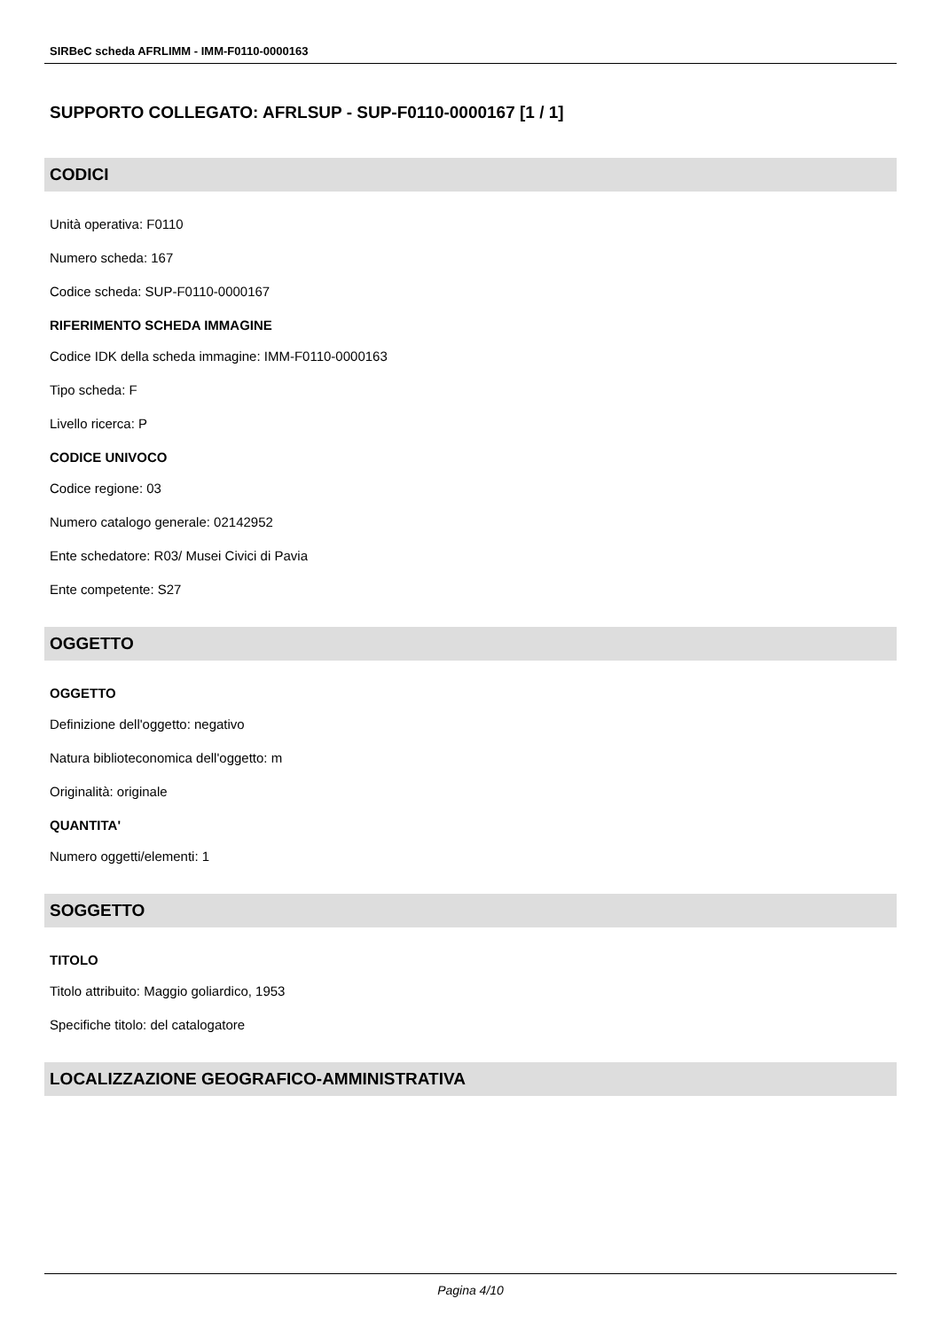SIRBeC scheda AFRLIMM - IMM-F0110-0000163
SUPPORTO COLLEGATO: AFRLSUP - SUP-F0110-0000167 [1 / 1]
CODICI
Unità operativa: F0110
Numero scheda: 167
Codice scheda: SUP-F0110-0000167
RIFERIMENTO SCHEDA IMMAGINE
Codice IDK della scheda immagine: IMM-F0110-0000163
Tipo scheda: F
Livello ricerca: P
CODICE UNIVOCO
Codice regione: 03
Numero catalogo generale: 02142952
Ente schedatore: R03/ Musei Civici di Pavia
Ente competente: S27
OGGETTO
OGGETTO
Definizione dell'oggetto: negativo
Natura biblioteconomica dell'oggetto: m
Originalità: originale
QUANTITA'
Numero oggetti/elementi: 1
SOGGETTO
TITOLO
Titolo attribuito: Maggio goliardico, 1953
Specifiche titolo: del catalogatore
LOCALIZZAZIONE GEOGRAFICO-AMMINISTRATIVA
Pagina 4/10